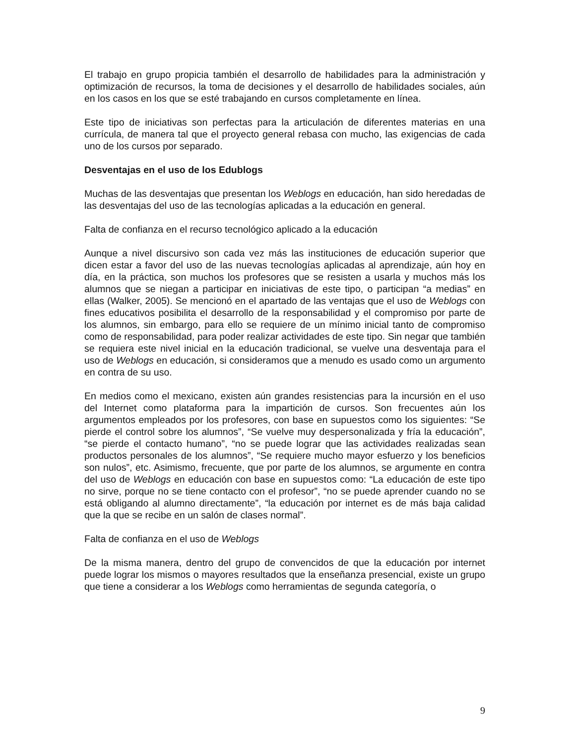El trabajo en grupo propicia también el desarrollo de habilidades para la administración y optimización de recursos, la toma de decisiones y el desarrollo de habilidades sociales, aún en los casos en los que se esté trabajando en cursos completamente en línea.
Este tipo de iniciativas son perfectas para la articulación de diferentes materias en una currícula, de manera tal que el proyecto general rebasa con mucho, las exigencias de cada uno de los cursos por separado.
Desventajas en el uso de los Edublogs
Muchas de las desventajas que presentan los Weblogs en educación, han sido heredadas de las desventajas del uso de las tecnologías aplicadas a la educación en general.
Falta de confianza en el recurso tecnológico aplicado a la educación
Aunque a nivel discursivo son cada vez más las instituciones de educación superior que dicen estar a favor del uso de las nuevas tecnologías aplicadas al aprendizaje, aún hoy en día, en la práctica, son muchos los profesores que se resisten a usarla y muchos más los alumnos que se niegan a participar en iniciativas de este tipo, o participan “a medias” en ellas (Walker, 2005). Se mencionó en el apartado de las ventajas que el uso de Weblogs con fines educativos posibilita el desarrollo de la responsabilidad y el compromiso por parte de los alumnos, sin embargo, para ello se requiere de un mínimo inicial tanto de compromiso como de responsabilidad, para poder realizar actividades de este tipo. Sin negar que también se requiera este nivel inicial en la educación tradicional, se vuelve una desventaja para el uso de Weblogs en educación, si consideramos que a menudo es usado como un argumento en contra de su uso.
En medios como el mexicano, existen aún grandes resistencias para la incursión en el uso del Internet como plataforma para la impartición de cursos. Son frecuentes aún los argumentos empleados por los profesores, con base en supuestos como los siguientes: “Se pierde el control sobre los alumnos”, “Se vuelve muy despersonalizada y fría la educación”, “se pierde el contacto humano”, “no se puede lograr que las actividades realizadas sean productos personales de los alumnos”, “Se requiere mucho mayor esfuerzo y los beneficios son nulos”, etc. Asimismo, frecuente, que por parte de los alumnos, se argumente en contra del uso de Weblogs en educación con base en supuestos como: “La educación de este tipo no sirve, porque no se tiene contacto con el profesor”, “no se puede aprender cuando no se está obligando al alumno directamente”, “la educación por internet es de más baja calidad que la que se recibe en un salón de clases normal”.
Falta de confianza en el uso de Weblogs
De la misma manera, dentro del grupo de convencidos de que la educación por internet puede lograr los mismos o mayores resultados que la enseñanza presencial, existe un grupo que tiene a considerar a los Weblogs como herramientas de segunda categoría, o
9